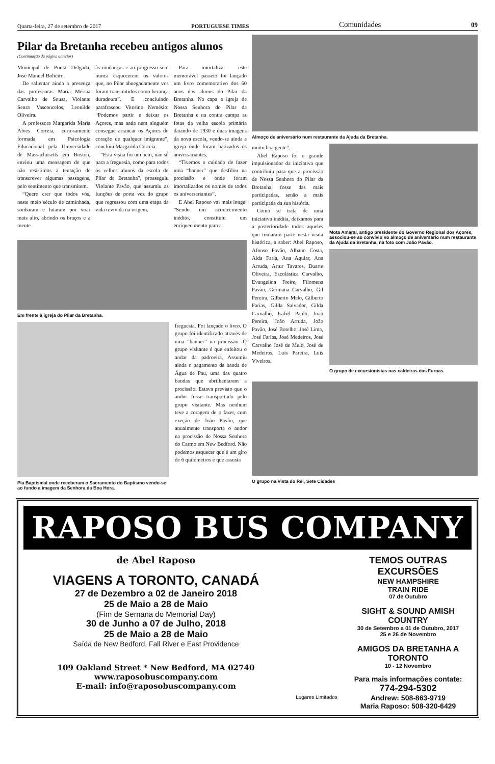Quarta-feira, 27 de setembro de 2017 PORTUGUESE TIMES Comunidades 09
Pilar da Bretanha recebeu antigos alunos
(Continuação da página anterior)
Municipal de Ponta Delgada, José Manuel Bolieiro.
De salientar ainda a presença das professoras Maria Méssia Carvalho de Sousa, Violante Senra Vasconcelos, Leonilde Oliveira.
A professora Margarida Maria Alves Correia, curiosamente formada em Psicologia Educacional pela Universidade de Massachusetts em Boston, enviou uma mensagem de que não resistimos a tentação de transcrever algumas passagens, pelo sentimento que transmitem.
“Quero crer que todos vós, neste meio século de caminhada, sonharam e lutaram por voar mais alto, abrindo os braços e a mente
às mudanças e ao progresso sem nunca esquecerem os valores que, no Pilar abnegadamente vos foram transmitidos como herança duradoura”. E concluindo parafraseou Vitorino Nemésio: “Podemos partir e deixar os Açores, mas nada nem ninguém consegue arrancar os Açores do coração de qualquer imigrante”, concluiu Margarida Correia.
“Esta visita foi um bem, não só para a freguesia, como para todos os velhos alunos da escola do Pilar da Bretanha”, prosseguiu Violante Pavão, que assumiu as funções de porta vez do grupo que regressou com uma etapa da vida revivida na origem.
Para imortalizar este memorável passeio foi lançado um livro comemorativo dos 60 anos dos alunos do Pilar da Bretanha. Na capa a igreja de Nossa Senhora do Pilar da Bretanha e na contra campa as fotas da velha escola primária datando de 1930 e duas imagens da nova escola, vendo-se ainda a igreja onde foram batizados os aniversariantes.
“Tivemos o cuidado de fazer uma “banner” que desfilou na procissão e onde foram imortalizados os nomes de todos os aniversariantes”.
E Abel Raposo vai mais longe: “Sendo um acontecimento inédito, constituiu um enriquecimento para a
Em frente à igreja do Pilar da Bretanha.
Pia Baptismal onde receberam o Sacramento do Baptismo vendo-se ao fundo a imagem da Senhora da Boa Hora.
freguesia. Foi lançado o livro. O grupo foi identificado através de uma “banner” na procissão. O grupo visitante é que enfeitou o andar da padroeira. Assumiu ainda o pagamento da banda de Água de Pau, uma das quatro bandas que abrilhantaram a procissão. Estava previsto que o andor fosse transportado pelo grupo visitante. Mas nenhum teve a coragem de o fazer, com exeção de João Pavão, que anualmente transporta o andor na procissão de Nossa Senhora do Carmo em New Bedford. Não podemos esquecer que é um giro de 6 quilómetros e que assusta
Almoço de aniversário num restaurante da Ajuda da Bretanha.
muito boa gente”.
Abel Raposo foi o grande impulsionador da iniciativa que contribuiu para que a procissão de Nossa Senhora do Pilar da Bretanha, fosse das mais participadas, senão a mais participada da sua história.
Como se trata de uma iniciativa inédita, deixamos para a posterioridade todos aqueles que tomaram parte nesta visita histórica, a saber: Abel Raposo, Afonso Pavão, Albano Costa, Alda Faria, Ana Aguiar, Ana Arruda, Artur Tavares, Duarte Oliveira, Escolástica Carvalho, Evangelina Freire, Filomena Pavão, Germana Carvalho, Gil Pereira, Gilberto Melo, Gilberto Farias, Gilda Salvador, Gilda Carvalho, Isabel Paulo, João Pereira, João Arruda, João Pavão, José Botelho, José Lima, José Farias, José Medeiros, José Carvalho José de Melo, José de Medeiros, Luís Pareira, Luís Viveiros.
Mota Amaral, antigo presidente do Governo Regional dos Açores, associou-se ao convívio no almoço de aniversário num restaurante da Ajuda da Bretanha, na foto com João Pavão.
O grupo de excursionistas nas caldeiras das Furnas.
O grupo na Vista do Rei, Sete Cidades
RAPOSO BUS COMPANY
de Abel Raposo
VIAGENS A TORONTO, CANADÁ
27 de Dezembro a 02 de Janeiro 2018
25 de Maio a 28 de Maio
(Fim de Semana do Memorial Day)
30 de Junho a 07 de Julho, 2018
25 de Maio a 28 de Maio
Saída de New Bedford, Fall River e East Providence
109 Oakland Street * New Bedford, MA 02740
www.raposobuscompany.com
E-mail: info@raposobuscompany.com
Lugares Limitados
TEMOS OUTRAS EXCURSÕES
NEW HAMPSHIRE
TRAIN RIDE
07 de Outubro
SIGHT & SOUND AMISH COUNTRY
30 de Setembro a 01 de Outubro, 2017
25 e 26 de Novembro
AMIGOS DA BRETANHA A TORONTO
10 - 12 Novembro
Para mais informações contate:
774-294-5302
Andrew: 508-863-9719
Maria Raposo: 508-320-6429